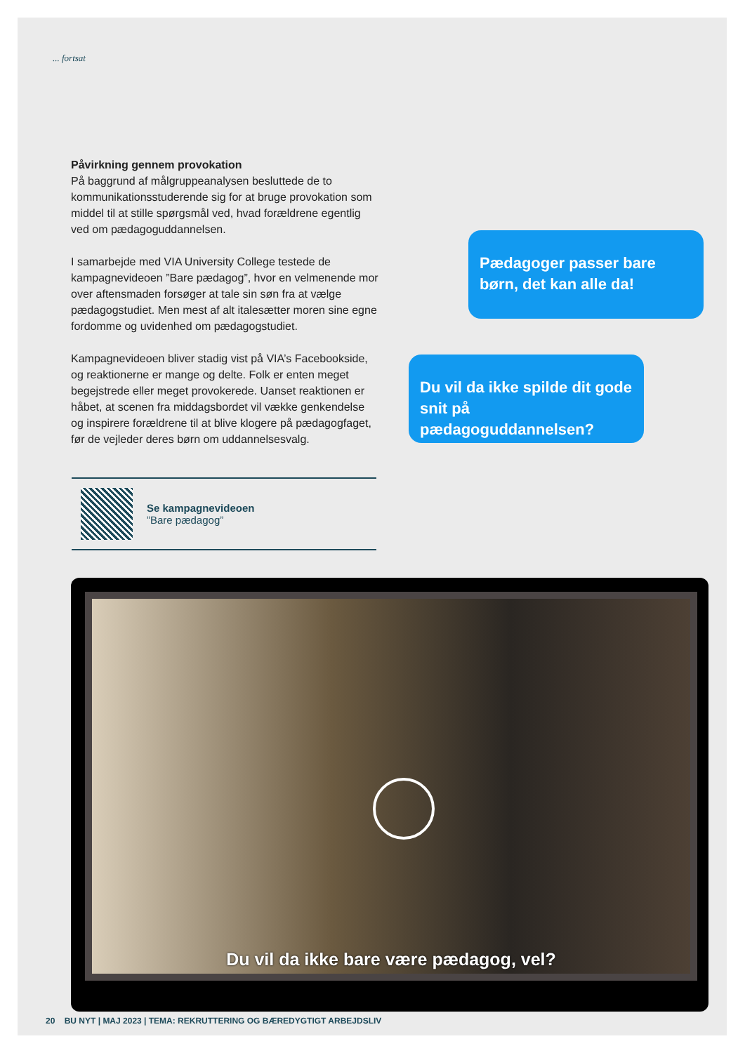... fortsat
Påvirkning gennem provokation
På baggrund af målgruppeanalysen besluttede de to kommunikationsstuderende sig for at bruge provokation som middel til at stille spørgsmål ved, hvad forældrene egentlig ved om pædagoguddannelsen.
I samarbejde med VIA University College testede de kampagnevideoen ”Bare pædagog”, hvor en velmenende mor over aftensmaden forsøger at tale sin søn fra at vælge pædagogstudiet. Men mest af alt italesætter moren sine egne fordomme og uvidenhed om pædagogstudiet.
Kampagnevideoen bliver stadig vist på VIA’s Facebookside, og reaktionerne er mange og delte. Folk er enten meget begejstrede eller meget provokerede. Uanset reaktionen er håbet, at scenen fra middagsbordet vil vække genkendelse og inspirere forældrene til at blive klogere på pædagogfaget, før de vejleder deres børn om uddannelsesvalg.
Pædagoger passer bare børn, det kan alle da!
Du vil da ikke spilde dit gode snit på pædagoguddannelsen?
Se kampagnevideoen
”Bare pædagog”
Du vil da ikke bare være pædagog, vel?
20 BU NYT | MAJ 2023 | TEMA: REKRUTTERING OG BÆREDYGTIGT ARBEJDSLIV